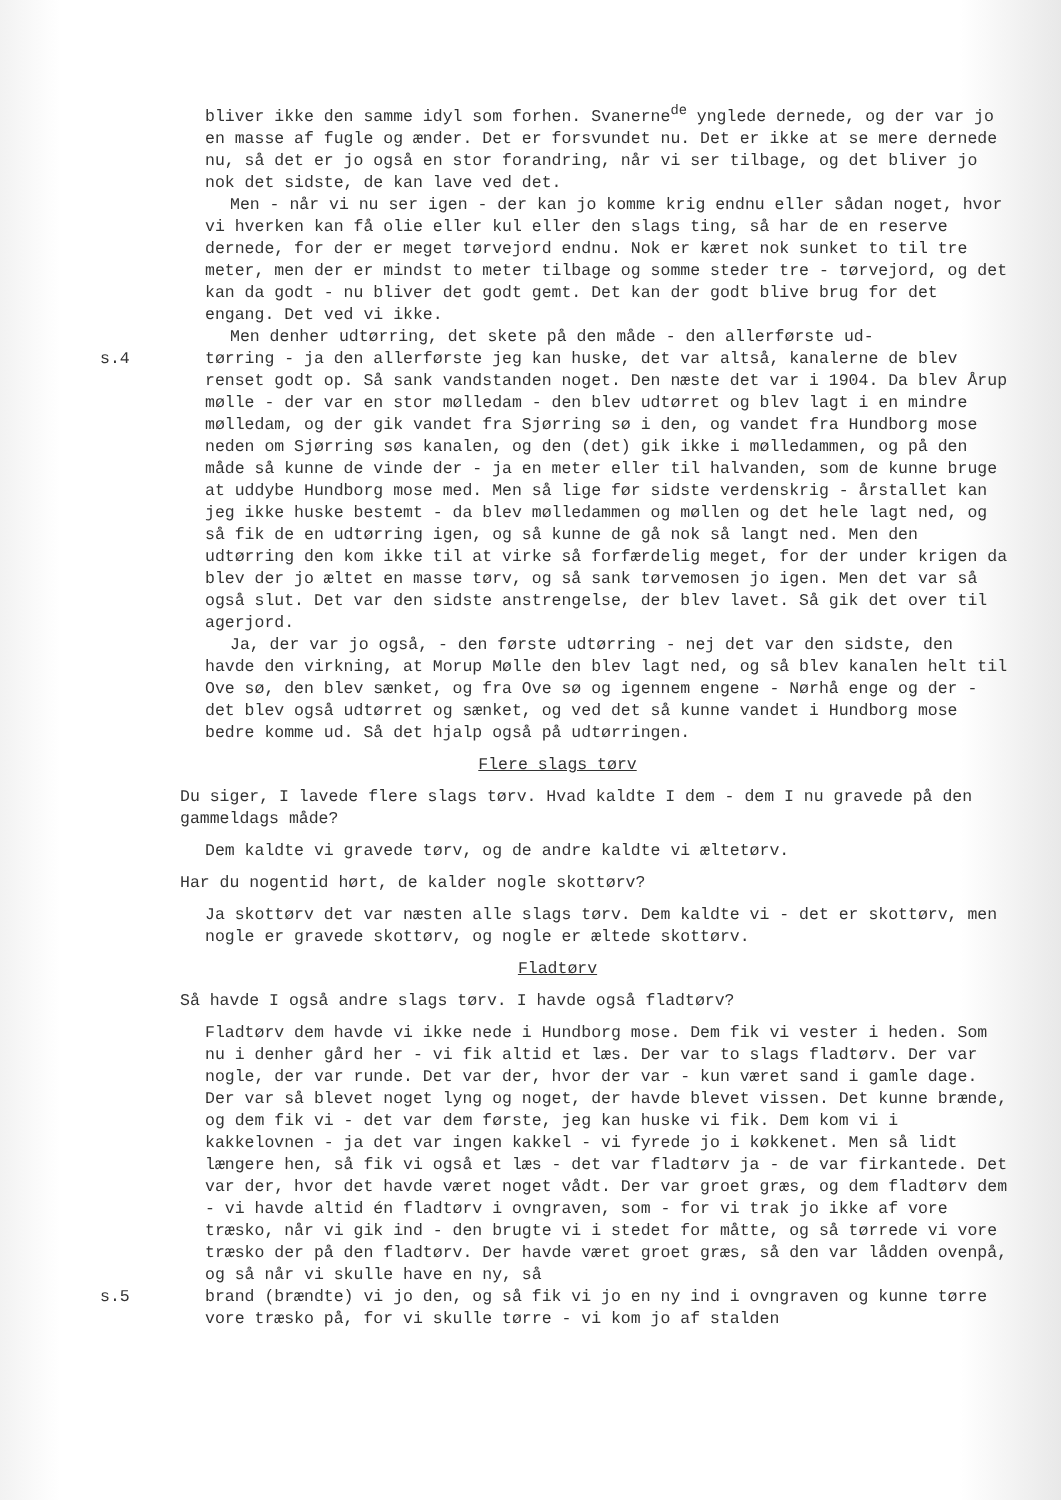bliver ikke den samme idyl som forhen. Svanerne<sup>de</sup> ynglede dernede, og der var jo en masse af fugle og ænder. Det er forsvundet nu. Det er ikke at se mere dernede nu, så det er jo også en stor forandring, når vi ser tilbage, og det bliver jo nok det sidste, de kan lave ved det.
Men - når vi nu ser igen - der kan jo komme krig endnu eller sådan noget, hvor vi hverken kan få olie eller kul eller den slags ting, så har de en reserve dernede, for der er meget tørvejord endnu. Nok er kæret nok sunket to til tre meter, men der er mindst to meter tilbage og somme steder tre - tørvejord, og det kan da godt - nu bliver det godt gemt. Det kan der godt blive brug for det engang. Det ved vi ikke.
Men denher udtørring, det skete på den måde - den allerførste ud-
s.4 tørring - ja den allerførste jeg kan huske, det var altså, kanalerne de blev renset godt op. Så sank vandstanden noget. Den næste det var i 1904. Da blev Årup mølle - der var en stor mølledam - den blev udtørret og blev lagt i en mindre mølledam, og der gik vandet fra Sjørring sø i den, og vandet fra Hundborg mose neden om Sjørring søs kanalen, og den (det) gik ikke i mølledammen, og på den måde så kunne de vinde der - ja en meter eller til halvanden, som de kunne bruge at uddybe Hundborg mose med. Men så lige før sidste verdenskrig - årstallet kan jeg ikke huske bestemt - da blev mølledammen og møllen og det hele lagt ned, og så fik de en udtørring igen, og så kunne de gå nok så langt ned. Men den udtørring den kom ikke til at virke så forfærdelig meget, for der under krigen da blev der jo æltet en masse tørv, og så sank tørvemosen jo igen. Men det var så også slut. Det var den sidste anstrengelse, der blev lavet. Så gik det over til agerjord.
Ja, der var jo også, - den første udtørring - nej det var den sidste, den havde den virkning, at Morup Mølle den blev lagt ned, og så blev kanalen helt til Ove sø, den blev sænket, og fra Ove sø og igennem engene - Nørhå enge og der - det blev også udtørret og sænket, og ved det så kunne vandet i Hundborg mose bedre komme ud. Så det hjalp også på udtørringen.
Flere slags tørv
Du siger, I lavede flere slags tørv. Hvad kaldte I dem - dem I nu gravede på den gammeldags måde?
Dem kaldte vi gravede tørv, og de andre kaldte vi æltetørv.
Har du nogentid hørt, de kalder nogle skottørv?
Ja skottørv det var næsten alle slags tørv. Dem kaldte vi - det er skottørv, men nogle er gravede skottørv, og nogle er æltede skottørv.
Fladtørv
Så havde I også andre slags tørv. I havde også fladtørv?
Fladtørv dem havde vi ikke nede i Hundborg mose. Dem fik vi vester i heden. Som nu i denher gård her - vi fik altid et læs. Der var to slags fladtørv. Der var nogle, der var runde. Det var der, hvor der var - kun været sand i gamle dage. Der var så blevet noget lyng og noget, der havde blevet vissen. Det kunne brænde, og dem fik vi - det var dem første, jeg kan huske vi fik. Dem kom vi i kakkelovnen - ja det var ingen kakkel - vi fyrede jo i køkkenet. Men så lidt længere hen, så fik vi også et læs - det var fladtørv ja - de var firkantede. Det var der, hvor det havde været noget vådt. Der var groet græs, og dem fladtørv dem - vi havde altid én fladtørv i ovngraven, som - for vi trak jo ikke af vore træsko, når vi gik ind - den brugte vi i stedet for måtte, og så tørrede vi vore træsko der på den fladtørv. Der havde været groet græs, så den var lådden ovenpå, og så når vi skulle have en ny, så
s.5 brand (brændte) vi jo den, og så fik vi jo en ny ind i ovngraven og kunne tørre vore træsko på, for vi skulle tørre - vi kom jo af stalden